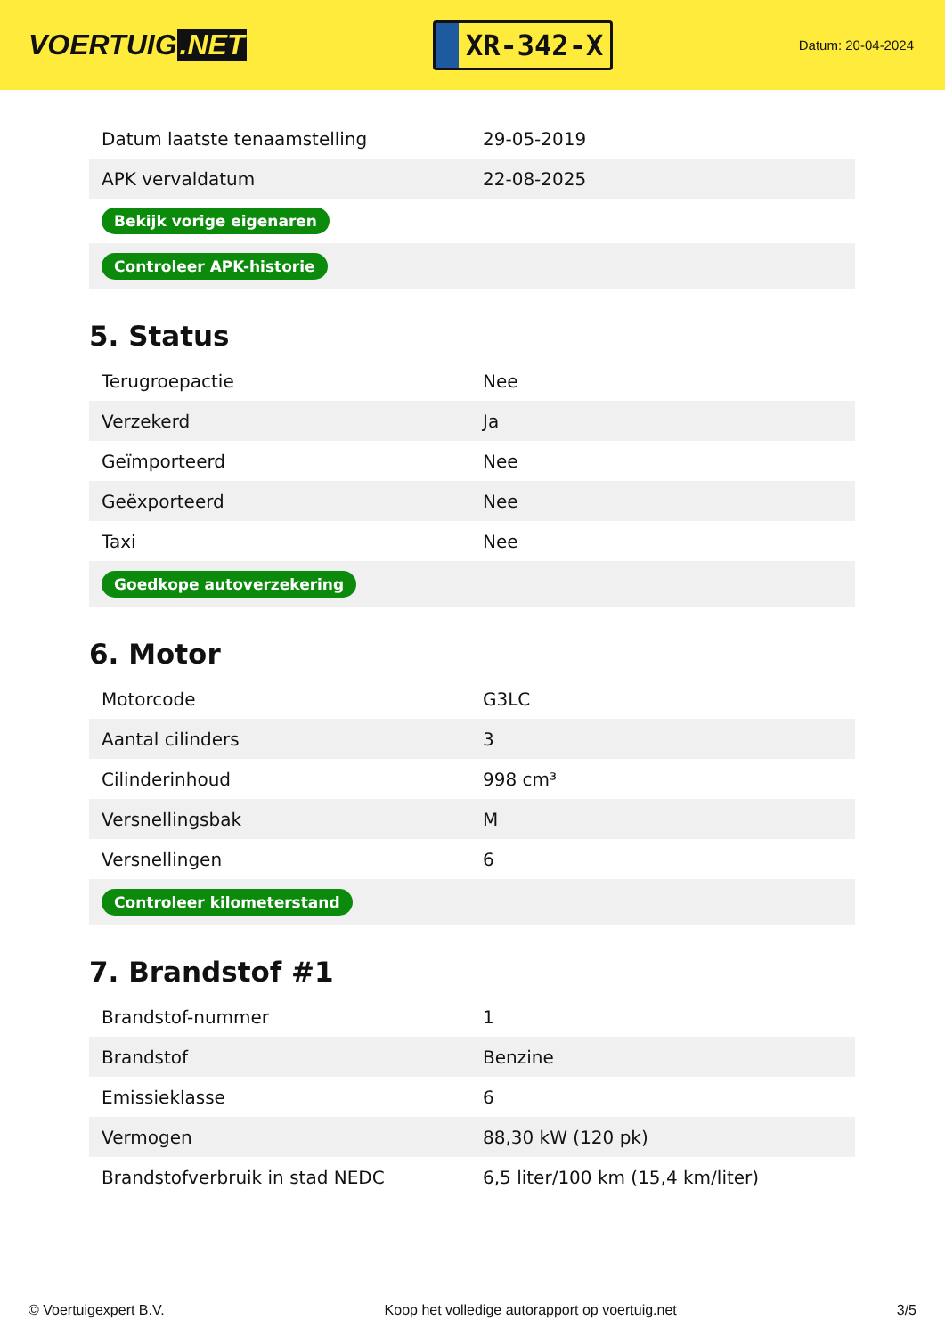VOERTUIG.NET
XR-342-X
Datum: 20-04-2024
| Datum laatste tenaamstelling | 29-05-2019 |
| APK vervaldatum | 22-08-2025 |
| Bekijk vorige eigenaren | |
| Controleer APK-historie | |
5. Status
| Terugroepactie | Nee |
| Verzekerd | Ja |
| Geïmporteerd | Nee |
| Geëxporteerd | Nee |
| Taxi | Nee |
| Goedkope autoverzekering | |
6. Motor
| Motorcode | G3LC |
| Aantal cilinders | 3 |
| Cilinderinhoud | 998 cm³ |
| Versnellingsbak | M |
| Versnellingen | 6 |
| Controleer kilometerstand | |
7. Brandstof #1
| Brandstof-nummer | 1 |
| Brandstof | Benzine |
| Emissieklasse | 6 |
| Vermogen | 88,30 kW (120 pk) |
| Brandstofverbruik in stad NEDC | 6,5 liter/100 km (15,4 km/liter) |
© Voertuigexpert B.V. Koop het volledige autorapport op voertuig.net 3/5